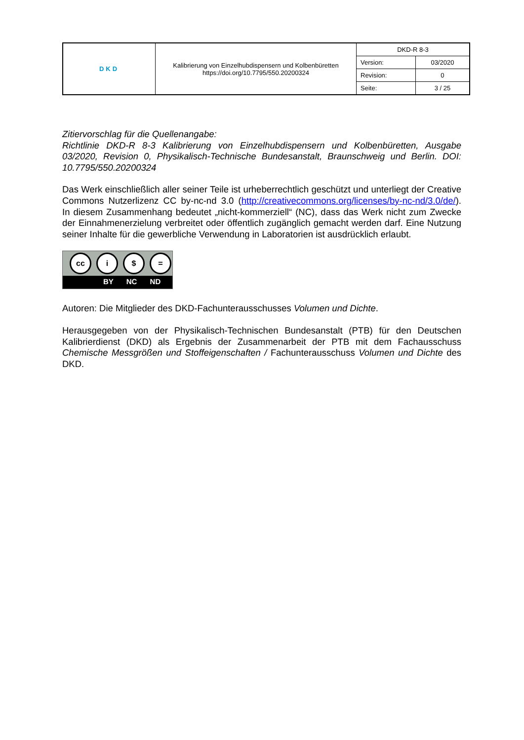| DKD | Kalibrierung von Einzelhubdispensern und Kolbenbüretten https://doi.org/10.7795/550.20200324 | DKD-R 8-3 | |
| | | Version: | 03/2020 |
| | | Revision: | 0 |
| | | Seite: | 3 / 25 |
Zitiervorschlag für die Quellenangabe:
Richtlinie DKD-R 8-3 Kalibrierung von Einzelhubdispensern und Kolbenbüretten, Ausgabe 03/2020, Revision 0, Physikalisch-Technische Bundesanstalt, Braunschweig und Berlin. DOI: 10.7795/550.20200324
Das Werk einschließlich aller seiner Teile ist urheberrechtlich geschützt und unterliegt der Creative Commons Nutzerlizenz CC by-nc-nd 3.0 (http://creativecommons.org/licenses/by-nc-nd/3.0/de/). In diesem Zusammenhang bedeutet „nicht-kommerziell“ (NC), dass das Werk nicht zum Zwecke der Einnahmenerzielung verbreitet oder öffentlich zugänglich gemacht werden darf. Eine Nutzung seiner Inhalte für die gewerbliche Verwendung in Laboratorien ist ausdrücklich erlaubt.
cc i $ =
BY NC ND
Autoren: Die Mitglieder des DKD-Fachunterausschusses Volumen und Dichte.
Herausgegeben von der Physikalisch-Technischen Bundesanstalt (PTB) für den Deutschen Kalibrierdienst (DKD) als Ergebnis der Zusammenarbeit der PTB mit dem Fachausschuss Chemische Messgrößen und Stoffeigenschaften / Fachunterausschuss Volumen und Dichte des DKD.